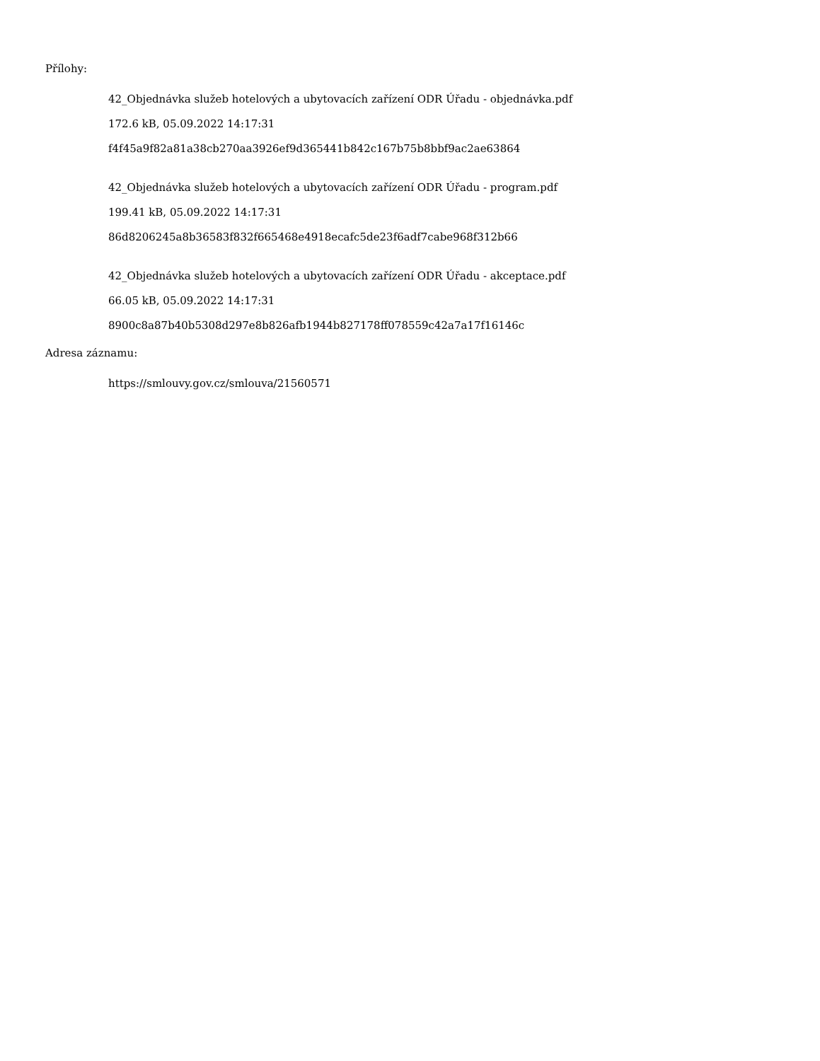Přílohy:
42_Objednávka služeb hotelových a ubytovacích zařízení ODR Úřadu - objednávka.pdf
172.6 kB, 05.09.2022 14:17:31
f4f45a9f82a81a38cb270aa3926ef9d365441b842c167b75b8bbf9ac2ae63864
42_Objednávka služeb hotelových a ubytovacích zařízení ODR Úřadu - program.pdf
199.41 kB, 05.09.2022 14:17:31
86d8206245a8b36583f832f665468e4918ecafc5de23f6adf7cabe968f312b66
42_Objednávka služeb hotelových a ubytovacích zařízení ODR Úřadu - akceptace.pdf
66.05 kB, 05.09.2022 14:17:31
8900c8a87b40b5308d297e8b826afb1944b827178ff078559c42a7a17f16146c
Adresa záznamu:
https://smlouvy.gov.cz/smlouva/21560571